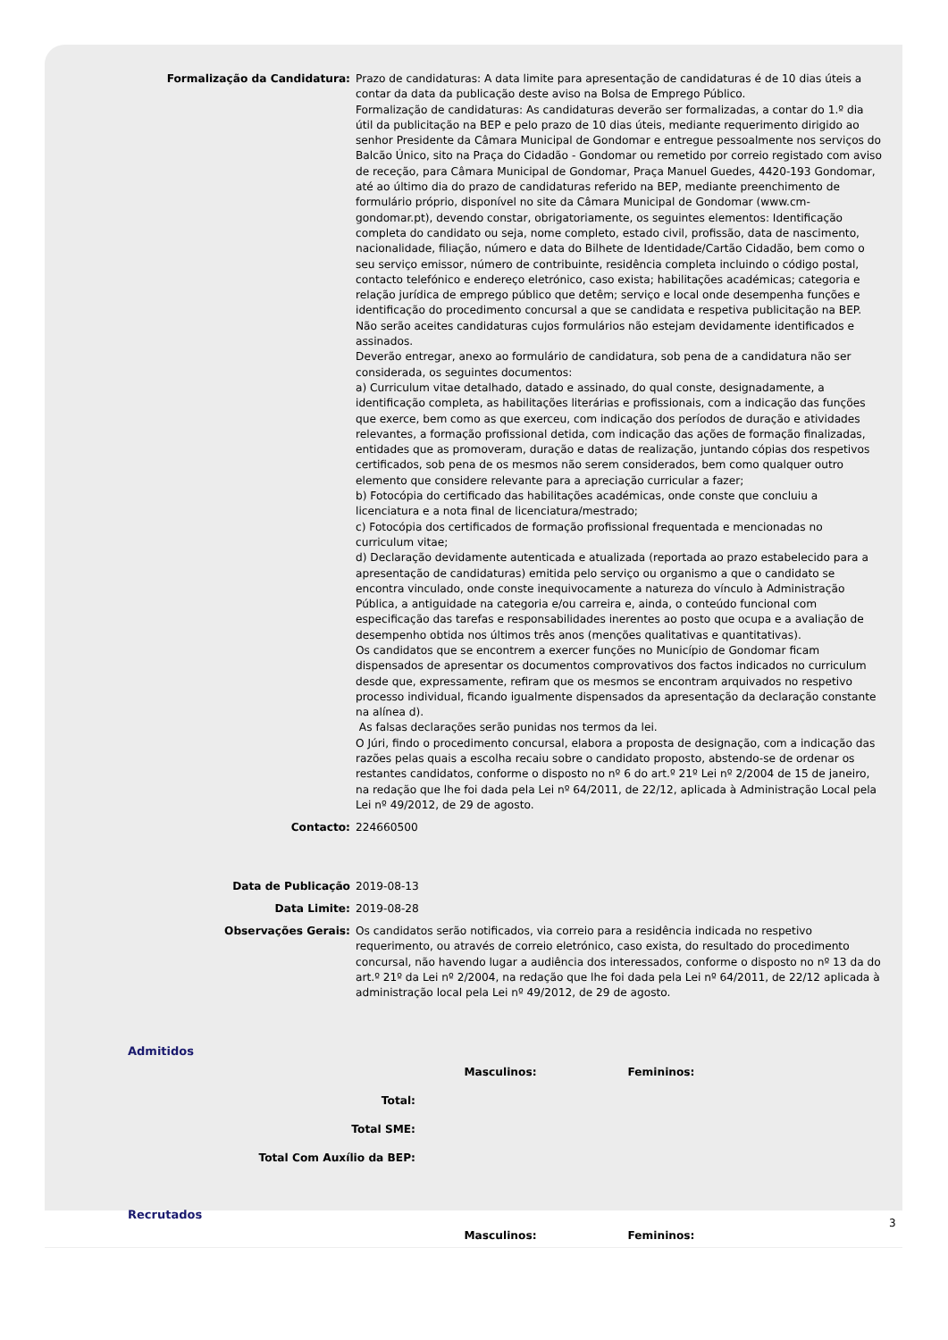| Formalização da Candidatura: | Prazo de candidaturas: A data limite para apresentação de candidaturas é de 10 dias úteis a contar da data da publicação deste aviso na Bolsa de Emprego Público. Formalização de candidaturas: As candidaturas deverão ser formalizadas, a contar do 1.º dia útil da publicitação na BEP e pelo prazo de 10 dias úteis, mediante requerimento dirigido ao senhor Presidente da Câmara Municipal de Gondomar e entregue pessoalmente nos serviços do Balcão Único, sito na Praça do Cidadão - Gondomar ou remetido por correio registado com aviso de receção, para Câmara Municipal de Gondomar, Praça Manuel Guedes, 4420-193 Gondomar, até ao último dia do prazo de candidaturas referido na BEP, mediante preenchimento de formulário próprio, disponível no site da Câmara Municipal de Gondomar (www.cm-gondomar.pt), devendo constar, obrigatoriamente, os seguintes elementos: Identificação completa do candidato ou seja, nome completo, estado civil, profissão, data de nascimento, nacionalidade, filiação, número e data do Bilhete de Identidade/Cartão Cidadão, bem como o seu serviço emissor, número de contribuinte, residência completa incluindo o código postal, contacto telefónico e endereço eletrónico, caso exista; habilitações académicas; categoria e relação jurídica de emprego público que detêm; serviço e local onde desempenha funções e identificação do procedimento concursal a que se candidata e respetiva publicitação na BEP. Não serão aceites candidaturas cujos formulários não estejam devidamente identificados e assinados. Deverão entregar, anexo ao formulário de candidatura, sob pena de a candidatura não ser considerada, os seguintes documentos: a) Curriculum vitae detalhado, datado e assinado, do qual conste, designadamente, a identificação completa, as habilitações literárias e profissionais, com a indicação das funções que exerce, bem como as que exerceu, com indicação dos períodos de duração e atividades relevantes, a formação profissional detida, com indicação das ações de formação finalizadas, entidades que as promoveram, duração e datas de realização, juntando cópias dos respetivos certificados, sob pena de os mesmos não serem considerados, bem como qualquer outro elemento que considere relevante para a apreciação curricular a fazer; b) Fotocópia do certificado das habilitações académicas, onde conste que concluiu a licenciatura e a nota final de licenciatura/mestrado; c) Fotocópia dos certificados de formação profissional frequentada e mencionadas no curriculum vitae; d) Declaração devidamente autenticada e atualizada (reportada ao prazo estabelecido para a apresentação de candidaturas) emitida pelo serviço ou organismo a que o candidato se encontra vinculado, onde conste inequivocamente a natureza do vínculo à Administração Pública, a antiguidade na categoria e/ou carreira e, ainda, o conteúdo funcional com especificação das tarefas e responsabilidades inerentes ao posto que ocupa e a avaliação de desempenho obtida nos últimos três anos (menções qualitativas e quantitativas). Os candidatos que se encontrem a exercer funções no Município de Gondomar ficam dispensados de apresentar os documentos comprovativos dos factos indicados no curriculum desde que, expressamente, refiram que os mesmos se encontram arquivados no respetivo processo individual, ficando igualmente dispensados da apresentação da declaração constante na alínea d). As falsas declarações serão punidas nos termos da lei. O Júri, findo o procedimento concursal, elabora a proposta de designação, com a indicação das razões pelas quais a escolha recaiu sobre o candidato proposto, abstendo-se de ordenar os restantes candidatos, conforme o disposto no nº 6 do art.º 21º Lei nº 2/2004 de 15 de janeiro, na redação que lhe foi dada pela Lei nº 64/2011, de 22/12, aplicada à Administração Local pela Lei nº 49/2012, de 29 de agosto. |
| Contacto: | 224660500 |
| Data de Publicação | 2019-08-13 |
| Data Limite: | 2019-08-28 |
| Observações Gerais: | Os candidatos serão notificados, via correio para a residência indicada no respetivo requerimento, ou através de correio eletrónico, caso exista, do resultado do procedimento concursal, não havendo lugar a audiência dos interessados, conforme o disposto no nº 13 da do art.º 21º da Lei nº 2/2004, na redação que lhe foi dada pela Lei nº 64/2011, de 22/12 aplicada à administração local pela Lei nº 49/2012, de 29 de agosto. |
Admitidos
| | Masculinos: | Femininos: |
| Total: | | |
| Total SME: | | |
| Total Com Auxílio da BEP: | | |
Recrutados
| | Masculinos: | Femininos: |
3